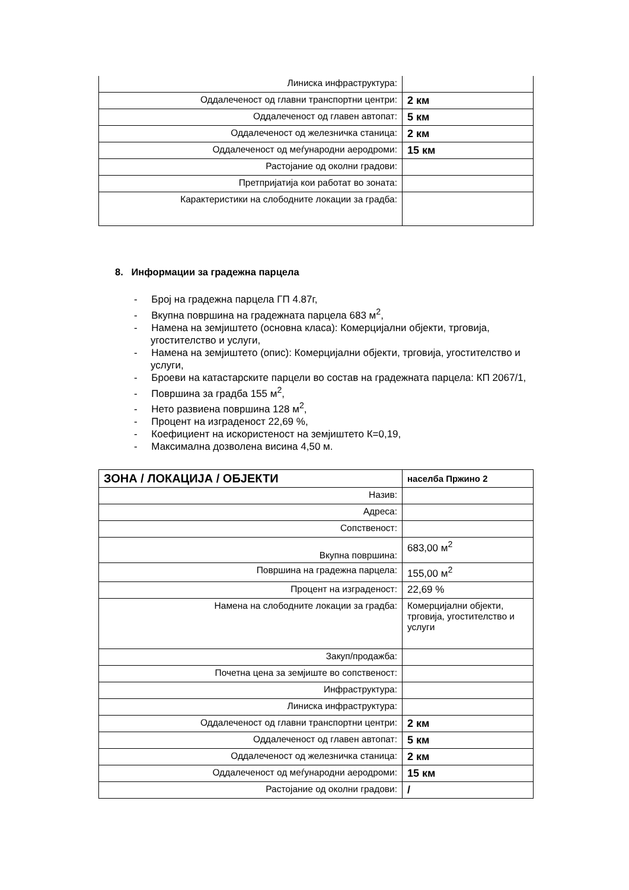| Линиска инфраструктура: | |
| Оддалеченост од главни транспортни центри: | 2 км |
| Оддалеченост од главен автопат: | 5 км |
| Оддалеченост од железничка станица: | 2 км |
| Оддалеченост од меѓународни аеродроми: | 15 км |
| Растојание од околни градови: | |
| Претпријатија кои работат во зоната: | |
| Карактеристики на слободните локации за градба: | |
8. Информации за градежна парцела
- Број на градежна парцела ГП 4.87г,
- Вкупна површина на градежната парцела 683 м<sup>2</sup>,
- Намена на земјиштето (основна класа): Комерцијални објекти, трговија, угостителство и услуги,
- Намена на земјиштето (опис): Комерцијални објекти, трговија, угостителство и услуги,
- Броеви на катастарските парцели во состав на градежната парцела: КП 2067/1,
- Површина за градба 155 м<sup>2</sup>,
- Нето развиена површина 128 м<sup>2</sup>,
- Процент на изграденост 22,69 %,
- Коефициент на искористеност на земјиштето К=0,19,
- Максимална дозволена висина 4,50 м.
| ЗОНА / ЛОКАЦИЈА / ОБЈЕКТИ | населба Пржино 2 |
| --- | --- |
| Назив: | |
| Адреса: | |
| Сопственост: | |
| Вкупна површина: | 683,00 м<sup>2</sup> |
| Површина на градежна парцела: | 155,00 м<sup>2</sup> |
| Процент на изграденост: | 22,69 % |
| Намена на слободните локации за градба: | Комерцијални објекти, трговија, угостителство и услуги |
| Закуп/продажба: | |
| Почетна цена за земјиште во сопственост: | |
| Инфраструктура: | |
| Линиска инфраструктура: | |
| Оддалеченост од главни транспортни центри: | 2 км |
| Оддалеченост од главен автопат: | 5 км |
| Оддалеченост од железничка станица: | 2 км |
| Оддалеченост од меѓународни аеродроми: | 15 км |
| Растојание од околни градови: | / |